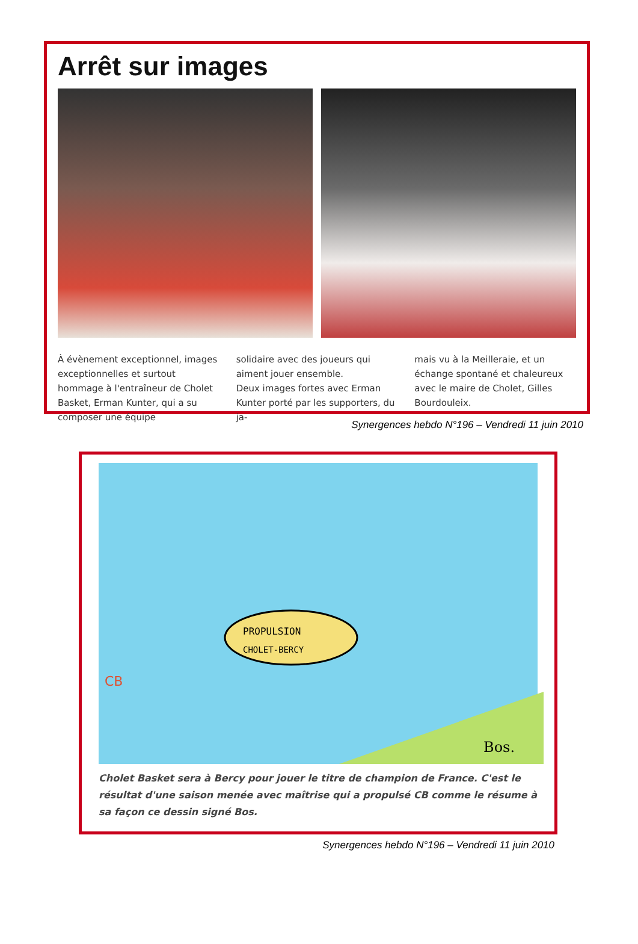Arrêt sur images
À évènement exceptionnel, images exceptionnelles et surtout hommage à l'entraîneur de Cholet Basket, Erman Kunter, qui a su composer une équipe
solidaire avec des joueurs qui aiment jouer ensemble.
Deux images fortes avec Erman Kunter porté par les supporters, du ja-
mais vu à la Meilleraie, et un échange spontané et chaleureux avec le maire de Cholet, Gilles Bourdouleix.
Synergences hebdo N°196 – Vendredi 11 juin 2010
PROPULSION
CHOLET-BERCY
CB
Bos.
Cholet Basket sera à Bercy pour jouer le titre de champion de France. C'est le résultat d'une saison menée avec maîtrise qui a propulsé CB comme le résume à sa façon ce dessin signé Bos.
Synergences hebdo N°196 – Vendredi 11 juin 2010